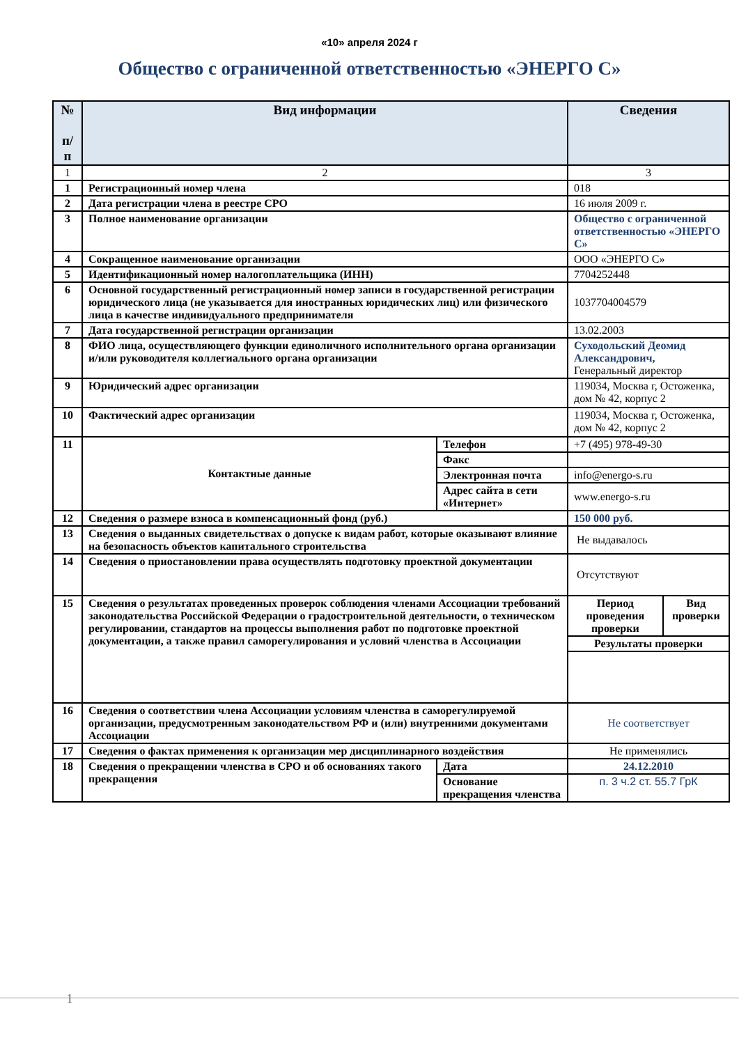«10» апреля 2024 г
Общество с ограниченной ответственностью «ЭНЕРГО С»
| № п/ п | Вид информации | | Сведения |
| --- | --- | --- | --- |
| 1 | 2 | | 3 |
| 1 | Регистрационный номер члена | | 018 |
| 2 | Дата регистрации члена в реестре СРО | | 16 июля 2009 г. |
| 3 | Полное наименование организации | | Общество с ограниченной ответственностью «ЭНЕРГО С» |
| 4 | Сокращенное наименование организации | | ООО «ЭНЕРГО С» |
| 5 | Идентификационный номер налогоплательщика (ИНН) | | 7704252448 |
| 6 | Основной государственный регистрационный номер записи в государственной регистрации юридического лица (не указывается для иностранных юридических лиц) или физического лица в качестве индивидуального предпринимателя | | 1037704004579 |
| 7 | Дата государственной регистрации организации | | 13.02.2003 |
| 8 | ФИО лица, осуществляющего функции единоличного исполнительного органа организации и/или руководителя коллегиального органа организации | | Суходольский Деомид Александрович, Генеральный директор |
| 9 | Юридический адрес организации | | 119034, Москва г, Остоженка, дом № 42, корпус 2 |
| 10 | Фактический адрес организации | | 119034, Москва г, Остоженка, дом № 42, корпус 2 |
| 11 | Контактные данные | Телефон | +7 (495) 978-49-30 |
| | | Факс | |
| | | Электронная почта | info@energo-s.ru |
| | | Адрес сайта в сети «Интернет» | www.energo-s.ru |
| 12 | Сведения о размере взноса в компенсационный фонд (руб.) | | 150 000 руб. |
| 13 | Сведения о выданных свидетельствах о допуске к видам работ, которые оказывают влияние на безопасность объектов капитального строительства | | Не выдавалось |
| 14 | Сведения о приостановлении права осуществлять подготовку проектной документации | | Отсутствуют |
| 15 | Сведения о результатах проведенных проверок соблюдения членами Ассоциации требований законодательства Российской Федерации о градостроительной деятельности, о техническом регулировании, стандартов на процессы выполнения работ по подготовке проектной документации, а также правил саморегулирования и условий членства в Ассоциации | | / Период проведения проверки / Вид проверки / / Результаты проверки / / |
| 16 | Сведения о соответствии члена Ассоциации условиям членства в саморегулируемой организации, предусмотренным законодательством РФ и (или) внутренними документами Ассоциации | | Не соответствует |
| 17 | Сведения о фактах применения к организации мер дисциплинарного воздействия | | Не применялись |
| 18 | Сведения о прекращении членства в СРО и об основаниях такого прекращения | Дата | 24.12.2010 |
| | | Основание прекращения членства | п. 3 ч.2 ст. 55.7 ГрК |
1